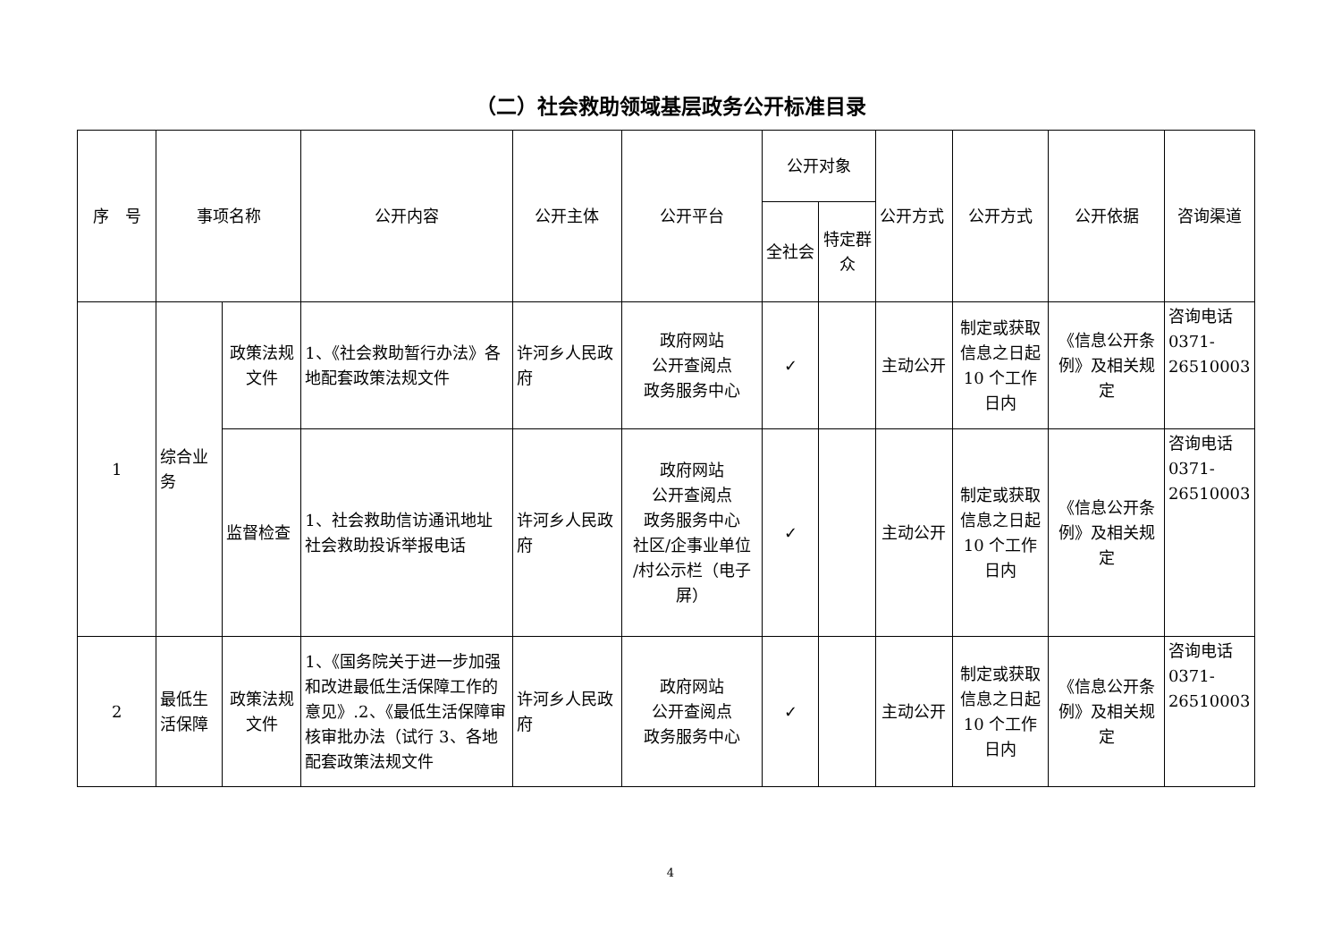（二）社会救助领域基层政务公开标准目录
| 序 号 | 事项名称 | | 公开内容 | 公开主体 | 公开平台 | 公开对象 | | 公开方式 | 公开方式 | 公开依据 | 咨询渠道 |
| --- | --- | --- | --- | --- | --- | --- | --- | --- | --- | --- | --- |
| | | | | | | 全社会 | 特定群众 | | | | |
| 1 | 综合业务 | 政策法规文件 | 1、《社会救助暂行办法》各地配套政策法规文件 | 许河乡人民政府 | 政府网站 公开查阅点 政务服务中心 | ✓ | | 主动公开 | 制定或获取信息之日起10 个工作日内 | 《信息公开条例》及相关规定 | 咨询电话 0371-26510003 |
| | | 监督检查 | 1、社会救助信访通讯地址社会救助投诉举报电话 | 许河乡人民政府 | 政府网站 公开查阅点 政务服务中心 社区/企事业单位 /村公示栏（电子屏） | ✓ | | 主动公开 | 制定或获取信息之日起10 个工作日内 | 《信息公开条例》及相关规定 | 咨询电话 0371-26510003 |
| 2 | 最低生活保障 | 政策法规文件 | 1、《国务院关于进一步加强和改进最低生活保障工作的意见》.2、《最低生活保障审核审批办法（试行 3、各地配套政策法规文件 | 许河乡人民政府 | 政府网站 公开查阅点 政务服务中心 | ✓ | | 主动公开 | 制定或获取信息之日起10 个工作日内 | 《信息公开条例》及相关规定 | 咨询电话 0371-26510003 |
4